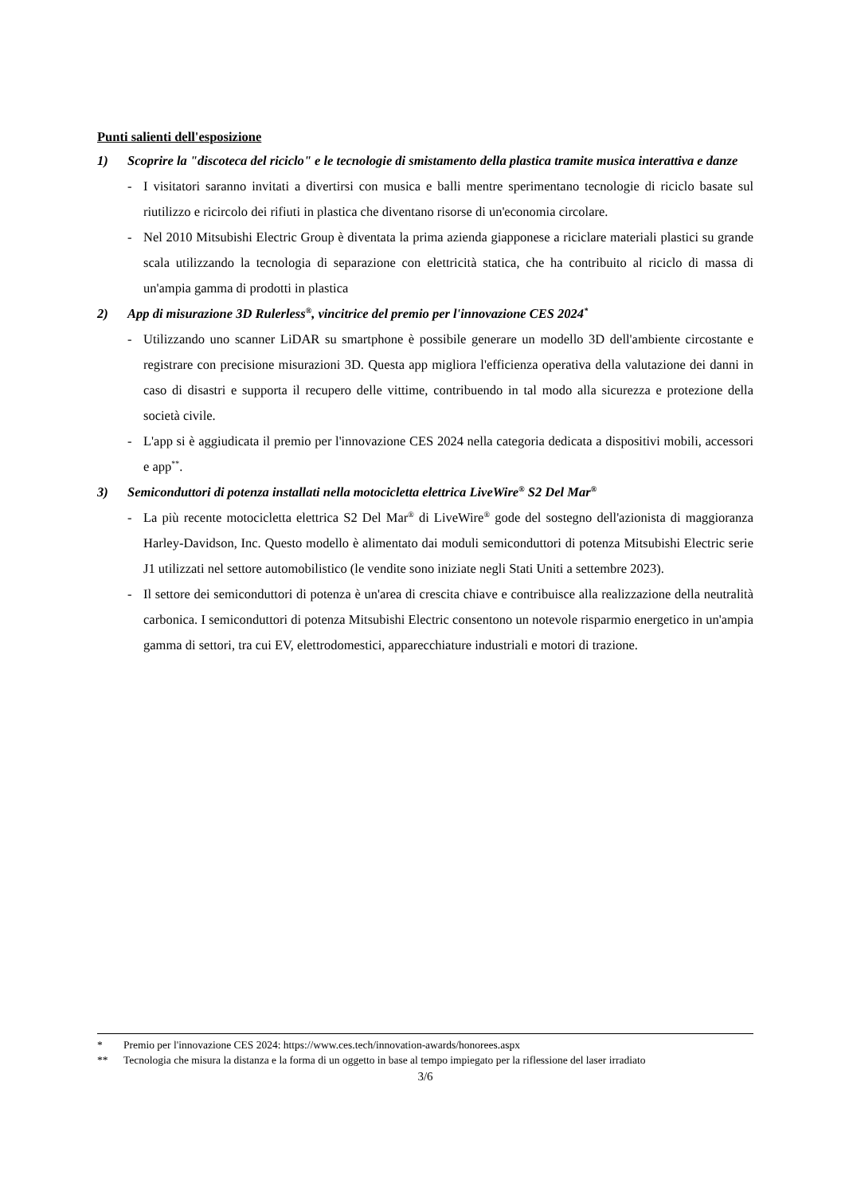Punti salienti dell'esposizione
1) Scoprire la "discoteca del riciclo" e le tecnologie di smistamento della plastica tramite musica interattiva e danze
- I visitatori saranno invitati a divertirsi con musica e balli mentre sperimentano tecnologie di riciclo basate sul riutilizzo e ricircolo dei rifiuti in plastica che diventano risorse di un'economia circolare.
- Nel 2010 Mitsubishi Electric Group è diventata la prima azienda giapponese a riciclare materiali plastici su grande scala utilizzando la tecnologia di separazione con elettricità statica, che ha contribuito al riciclo di massa di un'ampia gamma di prodotti in plastica
2) App di misurazione 3D Rulerless<sup>®</sup>, vincitrice del premio per l'innovazione CES 2024<sup>*</sup>
- Utilizzando uno scanner LiDAR su smartphone è possibile generare un modello 3D dell'ambiente circostante e registrare con precisione misurazioni 3D. Questa app migliora l'efficienza operativa della valutazione dei danni in caso di disastri e supporta il recupero delle vittime, contribuendo in tal modo alla sicurezza e protezione della società civile.
- L'app si è aggiudicata il premio per l'innovazione CES 2024 nella categoria dedicata a dispositivi mobili, accessori e app<sup>**</sup>.
3) Semiconduttori di potenza installati nella motocicletta elettrica LiveWire<sup>®</sup> S2 Del Mar<sup>®</sup>
- La più recente motocicletta elettrica S2 Del Mar<sup>®</sup> di LiveWire<sup>®</sup> gode del sostegno dell'azionista di maggioranza Harley-Davidson, Inc. Questo modello è alimentato dai moduli semiconduttori di potenza Mitsubishi Electric serie J1 utilizzati nel settore automobilistico (le vendite sono iniziate negli Stati Uniti a settembre 2023).
- Il settore dei semiconduttori di potenza è un'area di crescita chiave e contribuisce alla realizzazione della neutralità carbonica. I semiconduttori di potenza Mitsubishi Electric consentono un notevole risparmio energetico in un'ampia gamma di settori, tra cui EV, elettrodomestici, apparecchiature industriali e motori di trazione.
* Premio per l'innovazione CES 2024: https://www.ces.tech/innovation-awards/honorees.aspx
** Tecnologia che misura la distanza e la forma di un oggetto in base al tempo impiegato per la riflessione del laser irradiato
3/6